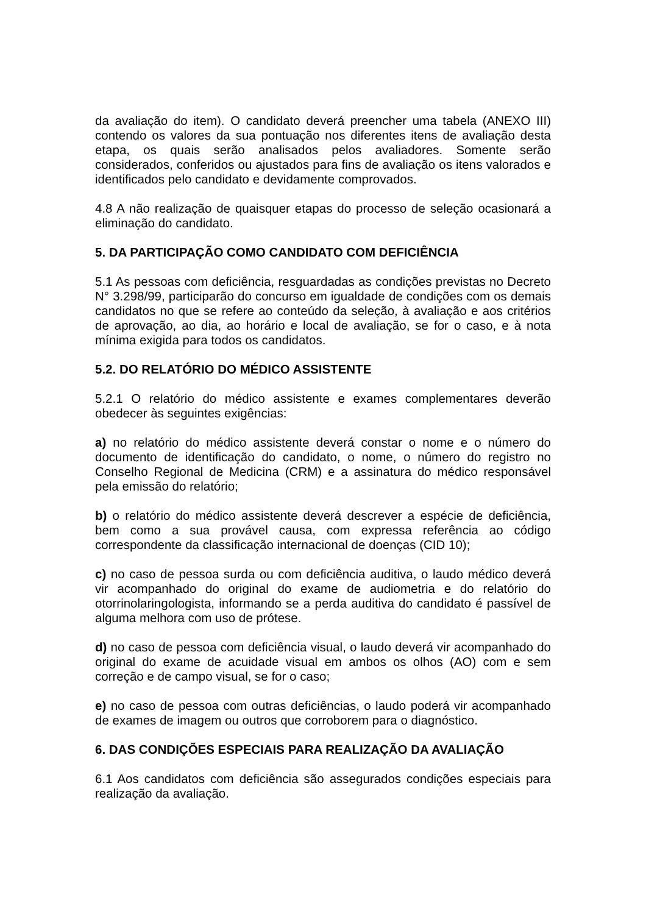da avaliação do item). O candidato deverá preencher uma tabela (ANEXO III) contendo os valores da sua pontuação nos diferentes itens de avaliação desta etapa, os quais serão analisados pelos avaliadores. Somente serão considerados, conferidos ou ajustados para fins de avaliação os itens valorados e identificados pelo candidato e devidamente comprovados.
4.8 A não realização de quaisquer etapas do processo de seleção ocasionará a eliminação do candidato.
5. DA PARTICIPAÇÃO COMO CANDIDATO COM DEFICIÊNCIA
5.1 As pessoas com deficiência, resguardadas as condições previstas no Decreto N° 3.298/99, participarão do concurso em igualdade de condições com os demais candidatos no que se refere ao conteúdo da seleção, à avaliação e aos critérios de aprovação, ao dia, ao horário e local de avaliação, se for o caso, e à nota mínima exigida para todos os candidatos.
5.2. DO RELATÓRIO DO MÉDICO ASSISTENTE
5.2.1 O relatório do médico assistente e exames complementares deverão obedecer às seguintes exigências:
a) no relatório do médico assistente deverá constar o nome e o número do documento de identificação do candidato, o nome, o número do registro no Conselho Regional de Medicina (CRM) e a assinatura do médico responsável pela emissão do relatório;
b) o relatório do médico assistente deverá descrever a espécie de deficiência, bem como a sua provável causa, com expressa referência ao código correspondente da classificação internacional de doenças (CID 10);
c) no caso de pessoa surda ou com deficiência auditiva, o laudo médico deverá vir acompanhado do original do exame de audiometria e do relatório do otorrinolaringologista, informando se a perda auditiva do candidato é passível de alguma melhora com uso de prótese.
d) no caso de pessoa com deficiência visual, o laudo deverá vir acompanhado do original do exame de acuidade visual em ambos os olhos (AO) com e sem correção e de campo visual, se for o caso;
e) no caso de pessoa com outras deficiências, o laudo poderá vir acompanhado de exames de imagem ou outros que corroborem para o diagnóstico.
6. DAS CONDIÇÕES ESPECIAIS PARA REALIZAÇÃO DA AVALIAÇÃO
6.1 Aos candidatos com deficiência são assegurados condições especiais para realização da avaliação.